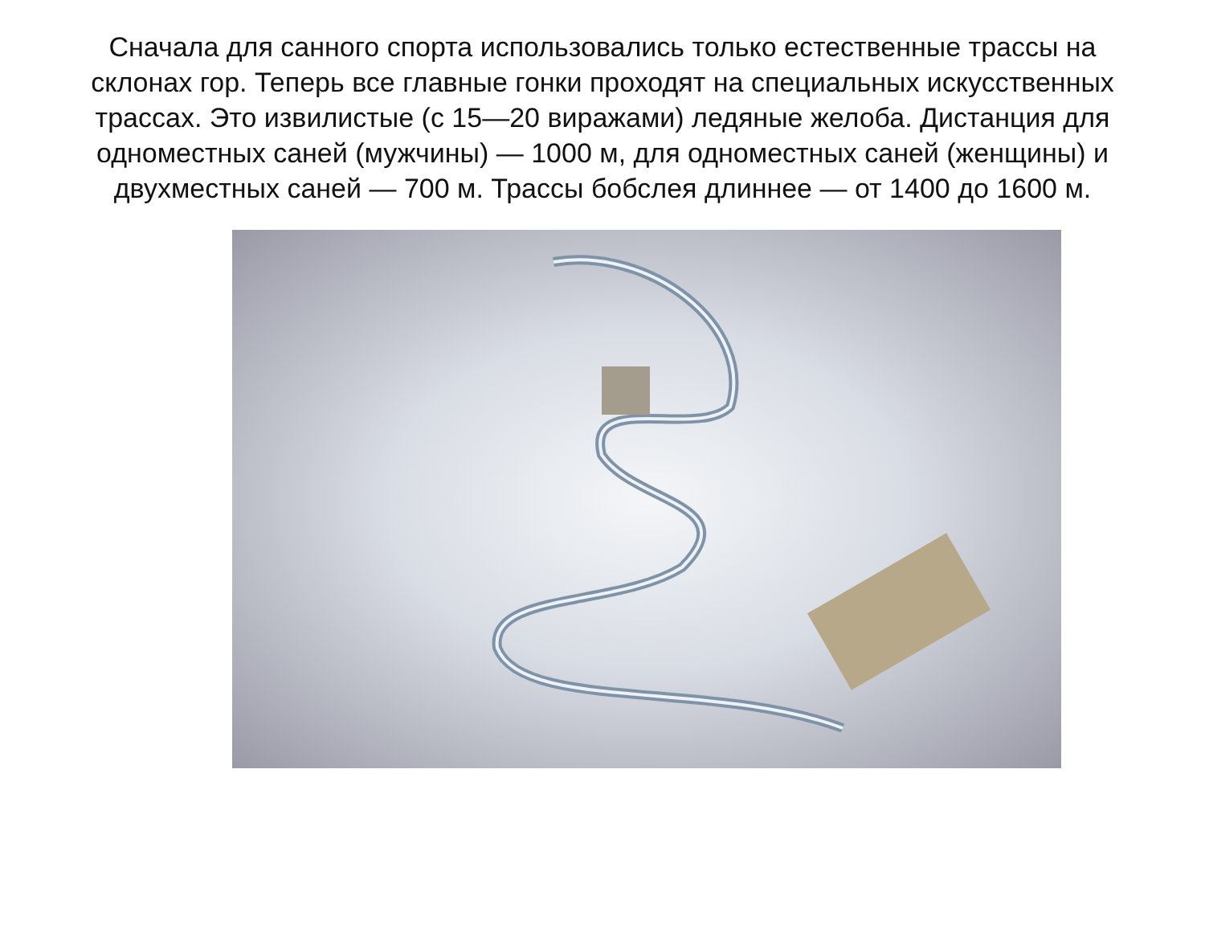Сначала для санного спорта использовались только естественные трассы на склонах гор. Теперь все главные гонки проходят на специальных искусственных трассах. Это извилистые (с 15—20 виражами) ледяные желоба. Дистанция для одноместных саней (мужчины) — 1000 м, для одноместных саней (женщины) и двухместных саней — 700 м. Трассы бобслея длиннее — от 1400 до 1600 м.